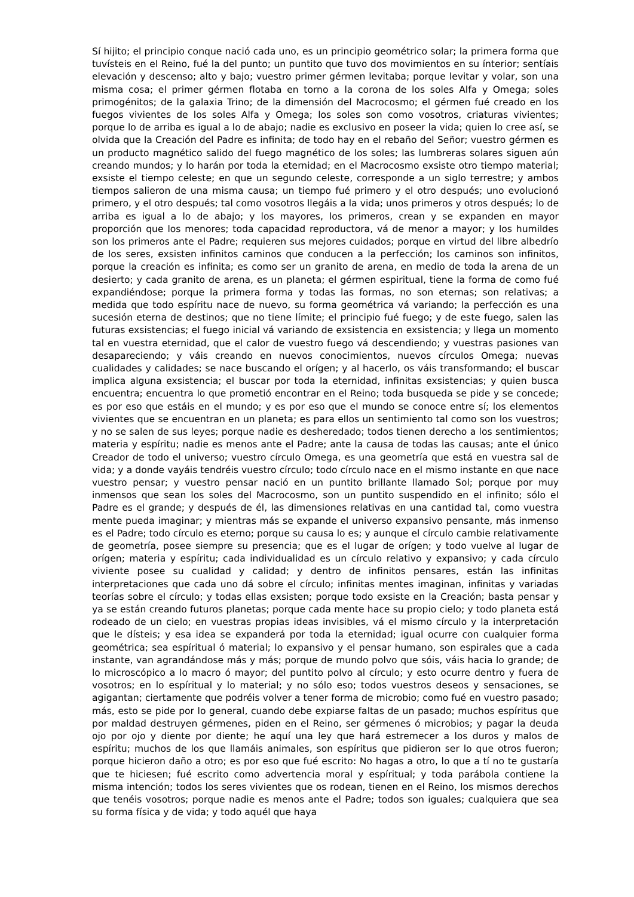Sí hijito; el principio conque nació cada uno, es un principio geométrico solar; la primera forma que tuvísteis en el Reino, fué la del punto; un puntito que tuvo dos movimientos en su ínterior; sentíais elevación y descenso; alto y bajo; vuestro primer gérmen levitaba; porque levitar y volar, son una misma cosa; el primer gérmen flotaba en torno a la corona de los soles Alfa y Omega; soles primogénitos; de la galaxia Trino; de la dimensión del Macrocosmo; el gérmen fué creado en los fuegos vivientes de los soles Alfa y Omega; los soles son como vosotros, criaturas vivientes; porque lo de arriba es igual a lo de abajo; nadie es exclusivo en poseer la vida; quien lo cree así, se olvida que la Creación del Padre es infinita; de todo hay en el rebaño del Señor; vuestro gérmen es un producto magnético salido del fuego magnético de los soles; las lumbreras solares siguen aún creando mundos; y lo harán por toda la eternidad; en el Macrocosmo exsiste otro tiempo material; exsiste el tiempo celeste; en que un segundo celeste, corresponde a un siglo terrestre; y ambos tiempos salieron de una misma causa; un tiempo fué primero y el otro después; uno evolucionó primero, y el otro después; tal como vosotros llegáis a la vida; unos primeros y otros después; lo de arriba es igual a lo de abajo; y los mayores, los primeros, crean y se expanden en mayor proporción que los menores; toda capacidad reproductora, vá de menor a mayor; y los humildes son los primeros ante el Padre; requieren sus mejores cuidados; porque en virtud del libre albedrío de los seres, exsisten infinitos caminos que conducen a la perfección; los caminos son infinitos, porque la creación es infinita; es como ser un granito de arena, en medio de toda la arena de un desierto; y cada granito de arena, es un planeta; el gérmen espiritual, tiene la forma de como fué expandiéndose; porque la primera forma y todas las formas, no son eternas; son relativas; a medida que todo espíritu nace de nuevo, su forma geométrica vá variando; la perfección es una sucesión eterna de destinos; que no tiene límite; el principio fué fuego; y de este fuego, salen las futuras exsistencias; el fuego inicial vá variando de exsistencia en exsistencia; y llega un momento tal en vuestra eternidad, que el calor de vuestro fuego vá descendiendo; y vuestras pasiones van desapareciendo; y váis creando en nuevos conocimientos, nuevos círculos Omega; nuevas cualidades y calidades; se nace buscando el orígen; y al hacerlo, os váis transformando; el buscar implica alguna exsistencia; el buscar por toda la eternidad, infinitas exsistencias; y quien busca encuentra; encuentra lo que prometió encontrar en el Reino; toda busqueda se pide y se concede; es por eso que estáis en el mundo; y es por eso que el mundo se conoce entre sí; los elementos vivientes que se encuentran en un planeta; es para ellos un sentimiento tal como son los vuestros; y no se salen de sus leyes; porque nadie es desheredado; todos tienen derecho a los sentimientos; materia y espíritu; nadie es menos ante el Padre; ante la causa de todas las causas; ante el único Creador de todo el universo; vuestro círculo Omega, es una geometría que está en vuestra sal de vida; y a donde vayáis tendréis vuestro círculo; todo círculo nace en el mismo instante en que nace vuestro pensar; y vuestro pensar nació en un puntito brillante llamado Sol; porque por muy inmensos que sean los soles del Macrocosmo, son un puntito suspendido en el infinito; sólo el Padre es el grande; y después de él, las dimensiones relativas en una cantidad tal, como vuestra mente pueda imaginar; y mientras más se expande el universo expansivo pensante, más inmenso es el Padre; todo círculo es eterno; porque su causa lo es; y aunque el círculo cambie relativamente de geometría, posee siempre su presencia; que es el lugar de orígen; y todo vuelve al lugar de orígen; materia y espíritu; cada individualidad es un círculo relativo y expansivo; y cada círculo viviente posee su cualidad y calidad; y dentro de infinitos pensares, están las infinitas interpretaciones que cada uno dá sobre el círculo; infinitas mentes imaginan, infinitas y variadas teorías sobre el círculo; y todas ellas exsisten; porque todo exsiste en la Creación; basta pensar y ya se están creando futuros planetas; porque cada mente hace su propio cielo; y todo planeta está rodeado de un cielo; en vuestras propias ideas invisibles, vá el mismo círculo y la interpretación que le dísteis; y esa idea se expanderá por toda la eternidad; igual ocurre con cualquier forma geométrica; sea espíritual ó material; lo expansivo y el pensar humano, son espirales que a cada instante, van agrandándose más y más; porque de mundo polvo que sóis, váis hacia lo grande; de lo microscópico a lo macro ó mayor; del puntito polvo al círculo; y esto ocurre dentro y fuera de vosotros; en lo espíritual y lo material; y no sólo eso; todos vuestros deseos y sensaciones, se agigantan; ciertamente que podréis volver a tener forma de microbio; como fué en vuestro pasado; más, esto se pide por lo general, cuando debe expiarse faltas de un pasado; muchos espíritus que por maldad destruyen gérmenes, piden en el Reino, ser gérmenes ó microbios; y pagar la deuda ojo por ojo y diente por diente; he aquí una ley que hará estremecer a los duros y malos de espíritu; muchos de los que llamáis animales, son espíritus que pidieron ser lo que otros fueron; porque hicieron daño a otro; es por eso que fué escrito: No hagas a otro, lo que a tí no te gustaría que te hiciesen; fué escrito como advertencia moral y espíritual; y toda parábola contiene la misma intención; todos los seres vivientes que os rodean, tienen en el Reino, los mismos derechos que tenéis vosotros; porque nadie es menos ante el Padre; todos son iguales; cualquiera que sea su forma física y de vida; y todo aquél que haya